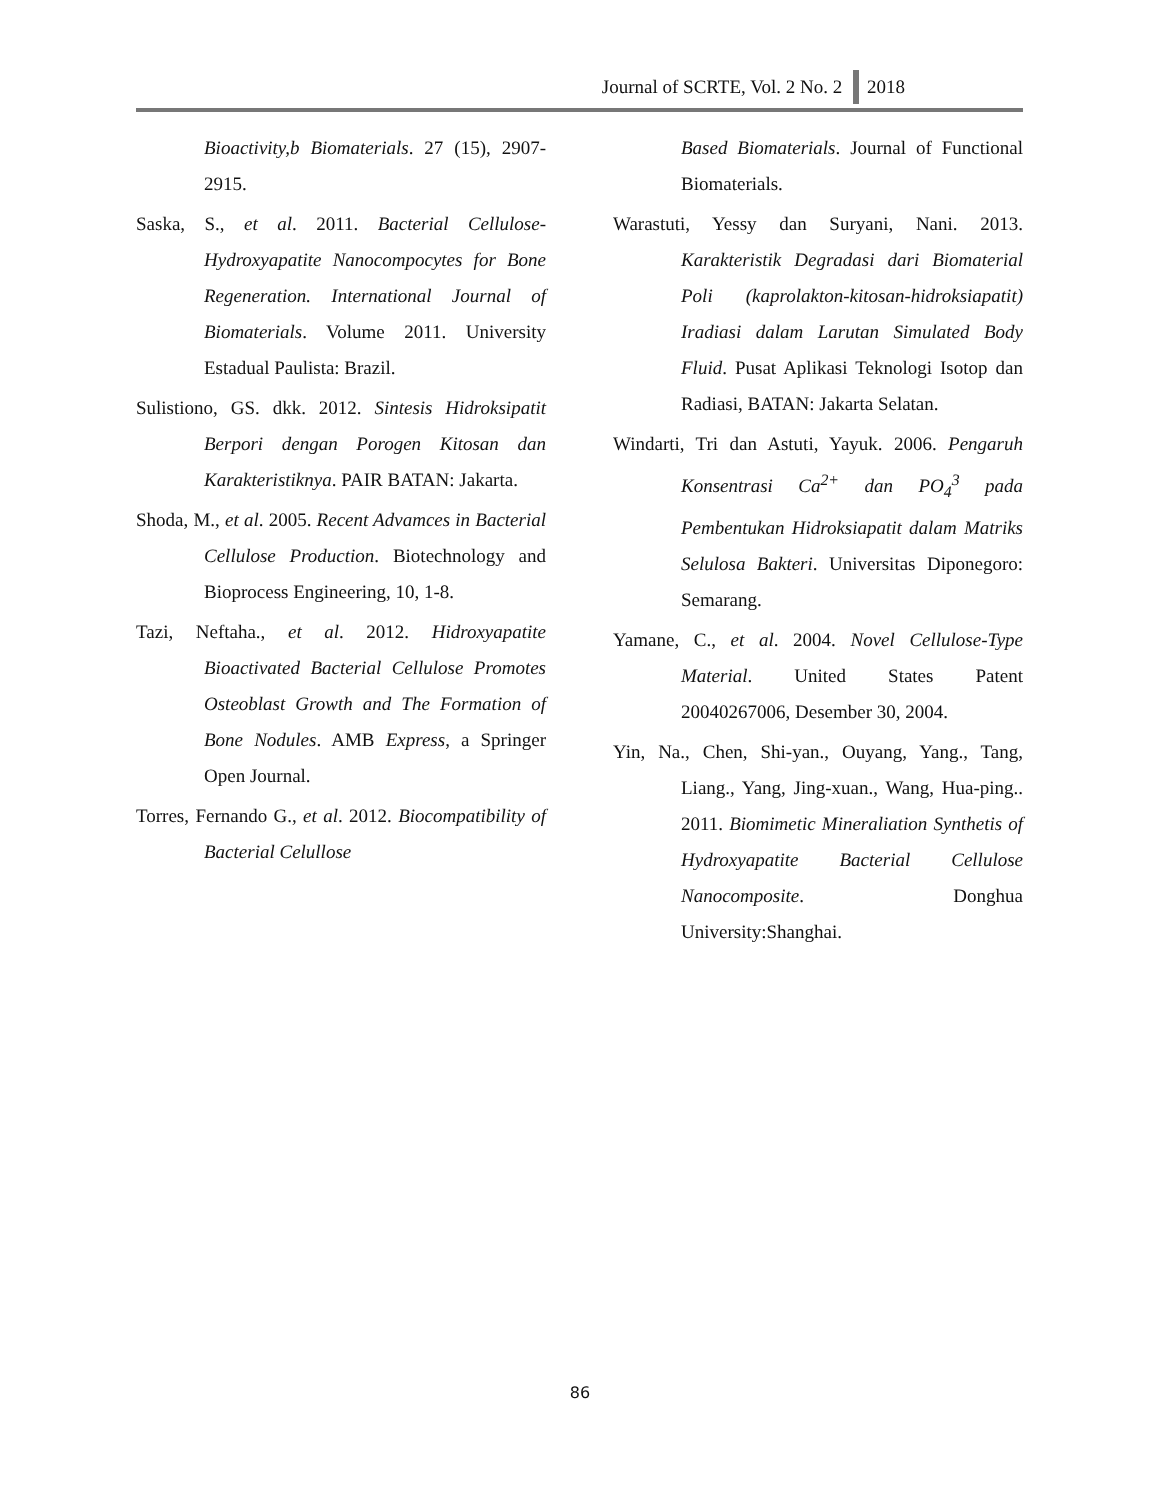Journal of SCRTE, Vol. 2 No. 2 2018
Bioactivity,b Biomaterials. 27 (15), 2907-2915.
Saska, S., et al. 2011. Bacterial Cellulose-Hydroxyapatite Nanocompocytes for Bone Regeneration. International Journal of Biomaterials. Volume 2011. University Estadual Paulista: Brazil.
Sulistiono, GS. dkk. 2012. Sintesis Hidroksipatit Berpori dengan Porogen Kitosan dan Karakteristiknya. PAIR BATAN: Jakarta.
Shoda, M., et al. 2005. Recent Advamces in Bacterial Cellulose Production. Biotechnology and Bioprocess Engineering, 10, 1-8.
Tazi, Neftaha., et al. 2012. Hidroxyapatite Bioactivated Bacterial Cellulose Promotes Osteoblast Growth and The Formation of Bone Nodules. AMB Express, a Springer Open Journal.
Torres, Fernando G., et al. 2012. Biocompatibility of Bacterial Celullose
Based Biomaterials. Journal of Functional Biomaterials.
Warastuti, Yessy dan Suryani, Nani. 2013. Karakteristik Degradasi dari Biomaterial Poli (kaprolakton-kitosan-hidroksiapatit) Iradiasi dalam Larutan Simulated Body Fluid. Pusat Aplikasi Teknologi Isotop dan Radiasi, BATAN: Jakarta Selatan.
Windarti, Tri dan Astuti, Yayuk. 2006. Pengaruh Konsentrasi Ca<sup>2+</sup> dan PO<sub>4</sub><sup>3</sup> pada Pembentukan Hidroksiapatit dalam Matriks Selulosa Bakteri. Universitas Diponegoro: Semarang.
Yamane, C., et al. 2004. Novel Cellulose-Type Material. United States Patent 20040267006, Desember 30, 2004.
Yin, Na., Chen, Shi-yan., Ouyang, Yang., Tang, Liang., Yang, Jing-xuan., Wang, Hua-ping.. 2011. Biomimetic Mineraliation Synthetis of Hydroxyapatite Bacterial Cellulose Nanocomposite. Donghua University:Shanghai.
86